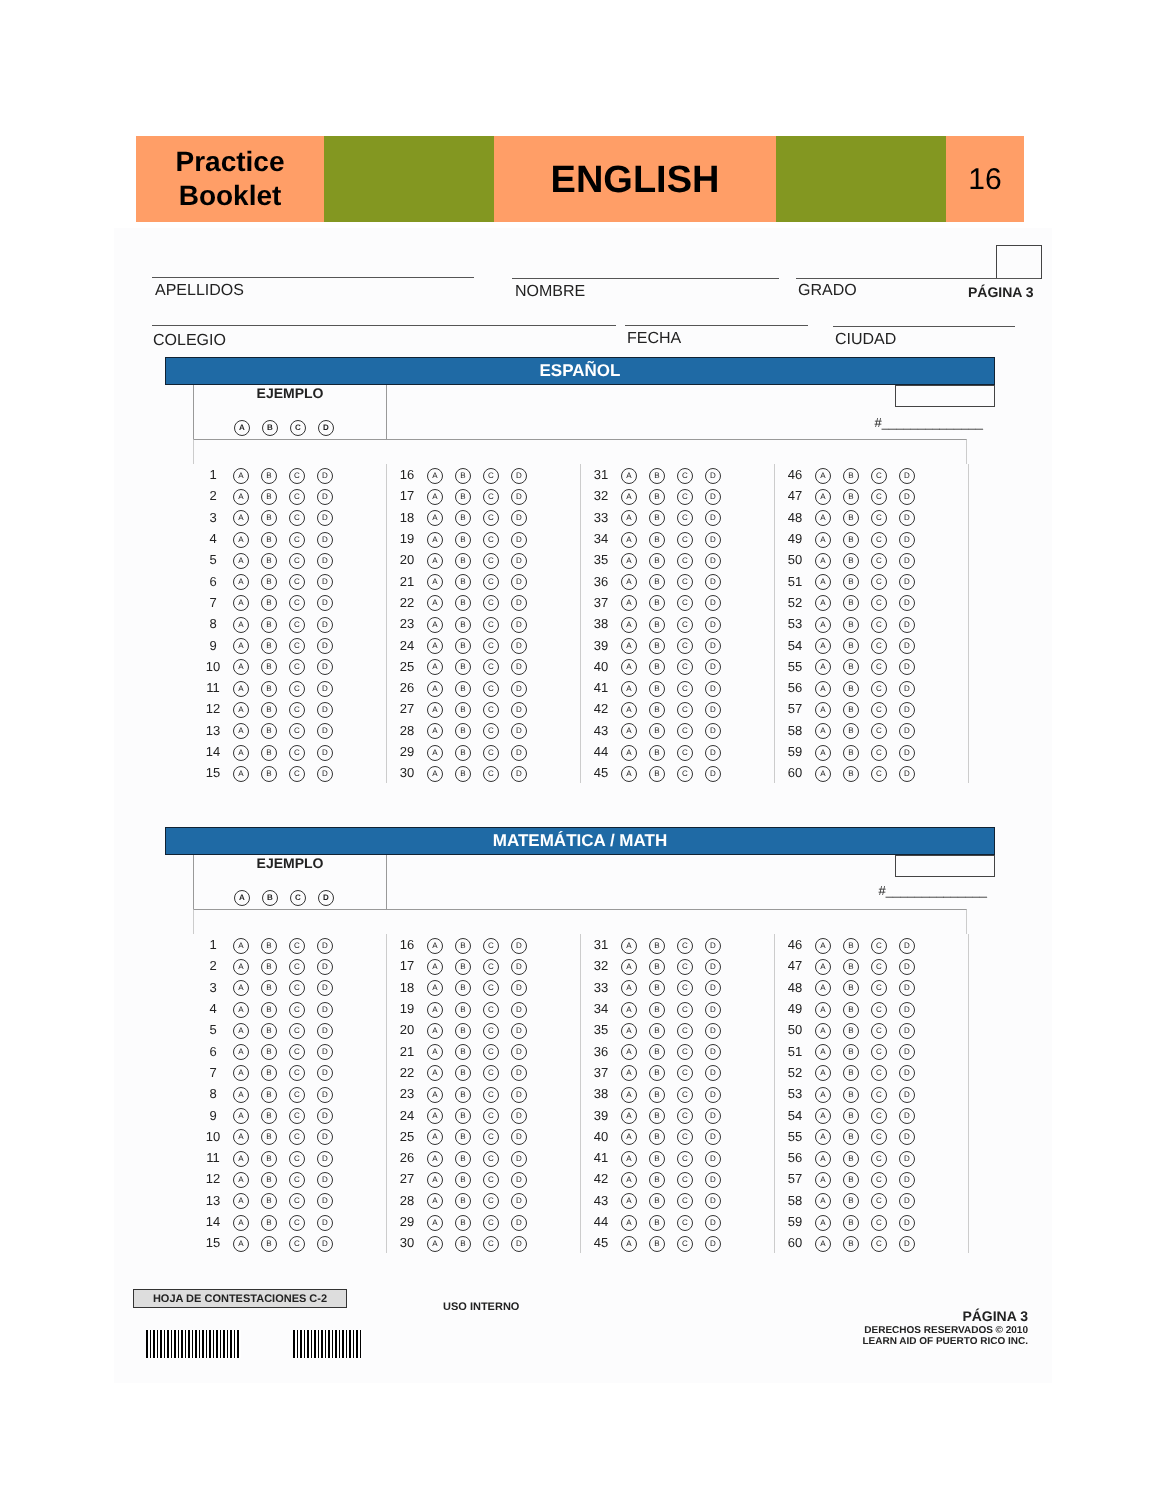Practice
Booklet
ENGLISH
16
APELLIDOS NOMBRE GRADO PÁGINA 3
COLEGIO FECHA CIUDAD
ESPAÑOL
EJEMPLO
ABCD
#______________
| 1 | A B C D | 16 | A B C D | 31 | A B C D | 46 | A B C D |
| 2 | A B C D | 17 | A B C D | 32 | A B C D | 47 | A B C D |
| 3 | A B C D | 18 | A B C D | 33 | A B C D | 48 | A B C D |
| 4 | A B C D | 19 | A B C D | 34 | A B C D | 49 | A B C D |
| 5 | A B C D | 20 | A B C D | 35 | A B C D | 50 | A B C D |
| 6 | A B C D | 21 | A B C D | 36 | A B C D | 51 | A B C D |
| 7 | A B C D | 22 | A B C D | 37 | A B C D | 52 | A B C D |
| 8 | A B C D | 23 | A B C D | 38 | A B C D | 53 | A B C D |
| 9 | A B C D | 24 | A B C D | 39 | A B C D | 54 | A B C D |
| 10 | A B C D | 25 | A B C D | 40 | A B C D | 55 | A B C D |
| 11 | A B C D | 26 | A B C D | 41 | A B C D | 56 | A B C D |
| 12 | A B C D | 27 | A B C D | 42 | A B C D | 57 | A B C D |
| 13 | A B C D | 28 | A B C D | 43 | A B C D | 58 | A B C D |
| 14 | A B C D | 29 | A B C D | 44 | A B C D | 59 | A B C D |
| 15 | A B C D | 30 | A B C D | 45 | A B C D | 60 | A B C D |
MATEMÁTICA / MATH
EJEMPLO
ABCD
#______________
| 1 | A B C D | 16 | A B C D | 31 | A B C D | 46 | A B C D |
| 2 | A B C D | 17 | A B C D | 32 | A B C D | 47 | A B C D |
| 3 | A B C D | 18 | A B C D | 33 | A B C D | 48 | A B C D |
| 4 | A B C D | 19 | A B C D | 34 | A B C D | 49 | A B C D |
| 5 | A B C D | 20 | A B C D | 35 | A B C D | 50 | A B C D |
| 6 | A B C D | 21 | A B C D | 36 | A B C D | 51 | A B C D |
| 7 | A B C D | 22 | A B C D | 37 | A B C D | 52 | A B C D |
| 8 | A B C D | 23 | A B C D | 38 | A B C D | 53 | A B C D |
| 9 | A B C D | 24 | A B C D | 39 | A B C D | 54 | A B C D |
| 10 | A B C D | 25 | A B C D | 40 | A B C D | 55 | A B C D |
| 11 | A B C D | 26 | A B C D | 41 | A B C D | 56 | A B C D |
| 12 | A B C D | 27 | A B C D | 42 | A B C D | 57 | A B C D |
| 13 | A B C D | 28 | A B C D | 43 | A B C D | 58 | A B C D |
| 14 | A B C D | 29 | A B C D | 44 | A B C D | 59 | A B C D |
| 15 | A B C D | 30 | A B C D | 45 | A B C D | 60 | A B C D |
HOJA DE CONTESTACIONES C-2
USO INTERNO
PÁGINA 3
DERECHOS RESERVADOS © 2010
LEARN AID OF PUERTO RICO INC.